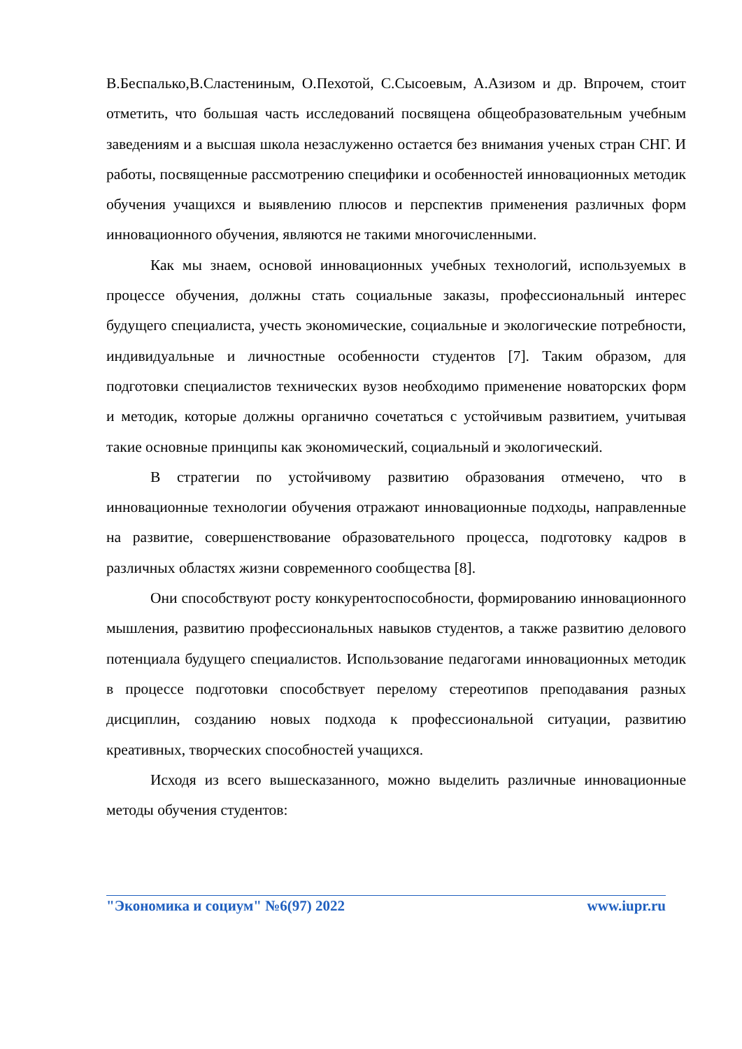В.Беспалько,В.Сластениным, О.Пехотой, С.Сысоевым, А.Азизом и др. Впрочем, стоит отметить, что большая часть исследований посвящена общеобразовательным учебным заведениям и а высшая школа незаслуженно остается без внимания ученых стран СНГ. И работы, посвященные рассмотрению специфики и особенностей инновационных методик обучения учащихся и выявлению плюсов и перспектив применения различных форм инновационного обучения, являются не такими многочисленными.
Как мы знаем, основой инновационных учебных технологий, используемых в процессе обучения, должны стать социальные заказы, профессиональный интерес будущего специалиста, учесть экономические, социальные и экологические потребности, индивидуальные и личностные особенности студентов [7]. Таким образом, для подготовки специалистов технических вузов необходимо применение новаторских форм и методик, которые должны органично сочетаться с устойчивым развитием, учитывая такие основные принципы как экономический, социальный и экологический.
В стратегии по устойчивому развитию образования отмечено, что в инновационные технологии обучения отражают инновационные подходы, направленные на развитие, совершенствование образовательного процесса, подготовку кадров в различных областях жизни современного сообщества [8].
Они способствуют росту конкурентоспособности, формированию инновационного мышления, развитию профессиональных навыков студентов, а также развитию делового потенциала будущего специалистов. Использование педагогами инновационных методик в процессе подготовки способствует перелому стереотипов преподавания разных дисциплин, созданию новых подхода к профессиональной ситуации, развитию креативных, творческих способностей учащихся.
Исходя из всего вышесказанного, можно выделить различные инновационные методы обучения студентов:
"Экономика и социум" №6(97) 2022 www.iupr.ru